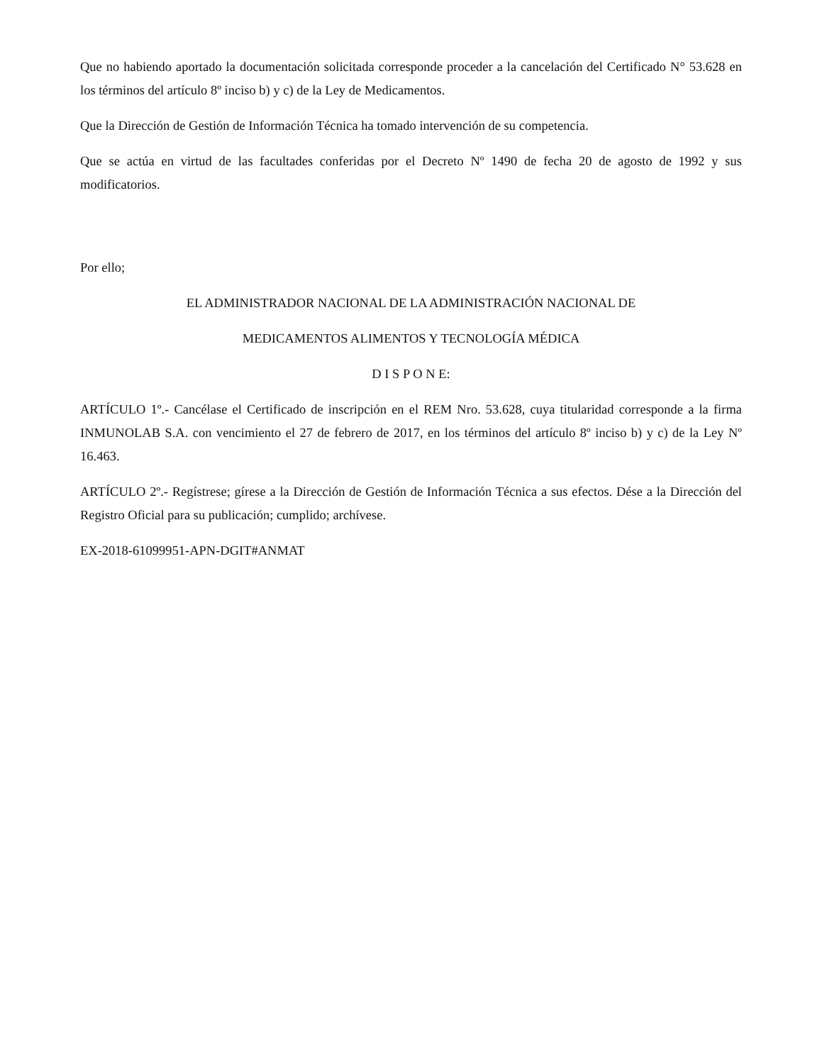Que no habiendo aportado la documentación solicitada corresponde proceder a la cancelación del Certificado N° 53.628 en los términos del artículo 8º inciso b) y c) de la Ley de Medicamentos.
Que la Dirección de Gestión de Información Técnica ha tomado intervención de su competencia.
Que se actúa en virtud de las facultades conferidas por el Decreto Nº 1490 de fecha 20 de agosto de 1992 y sus modificatorios.
Por ello;
EL ADMINISTRADOR NACIONAL DE LA ADMINISTRACIÓN NACIONAL DE
MEDICAMENTOS ALIMENTOS Y TECNOLOGÍA MÉDICA
D I S P O N E:
ARTÍCULO 1º.- Cancélase el Certificado de inscripción en el REM Nro. 53.628, cuya titularidad corresponde a la firma INMUNOLAB S.A. con vencimiento el 27 de febrero de 2017, en los términos del artículo 8º inciso b) y c) de la Ley Nº 16.463.
ARTÍCULO 2º.- Regístrese; gírese a la Dirección de Gestión de Información Técnica a sus efectos. Dése a la Dirección del Registro Oficial para su publicación; cumplido; archívese.
EX-2018-61099951-APN-DGIT#ANMAT